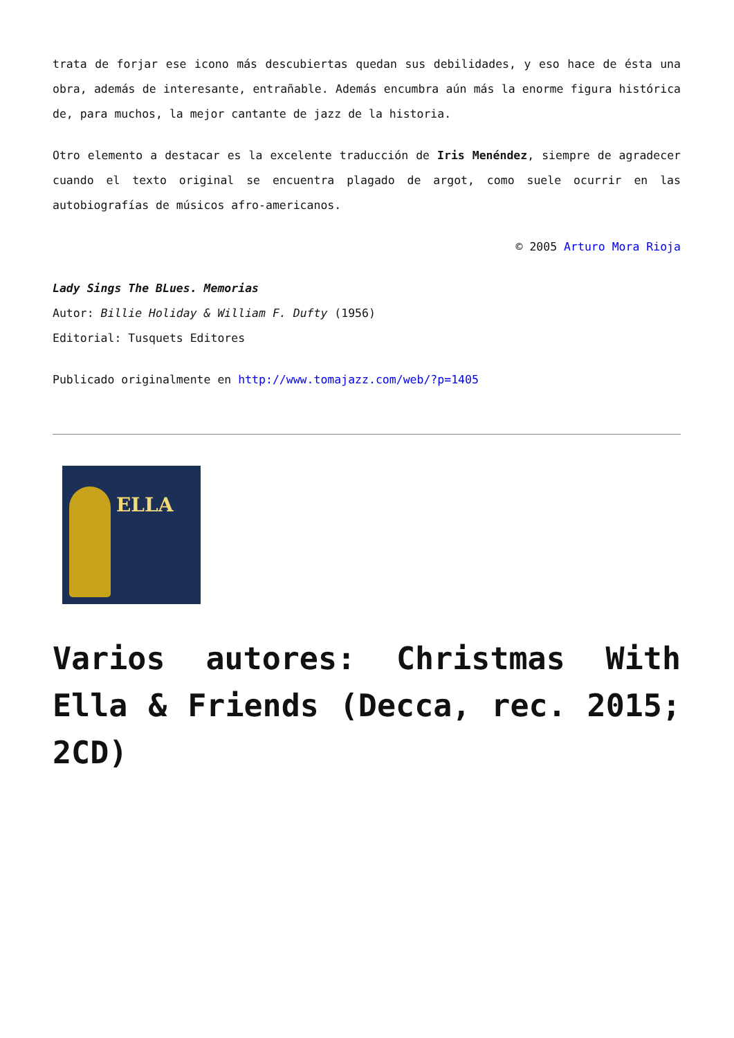trata de forjar ese icono más descubiertas quedan sus debilidades, y eso hace de ésta una obra, además de interesante, entrañable. Además encumbra aún más la enorme figura histórica de, para muchos, la mejor cantante de jazz de la historia.
Otro elemento a destacar es la excelente traducción de Iris Menéndez, siempre de agradecer cuando el texto original se encuentra plagado de argot, como suele ocurrir en las autobiografías de músicos afro-americanos.
© 2005 Arturo Mora Rioja
Lady Sings The BLues. Memorias
Autor: Billie Holiday & William F. Dufty (1956)
Editorial: Tusquets Editores
Publicado originalmente en http://www.tomajazz.com/web/?p=1405
ELLA
Varios autores: Christmas With Ella & Friends (Decca, rec. 2015; 2CD)